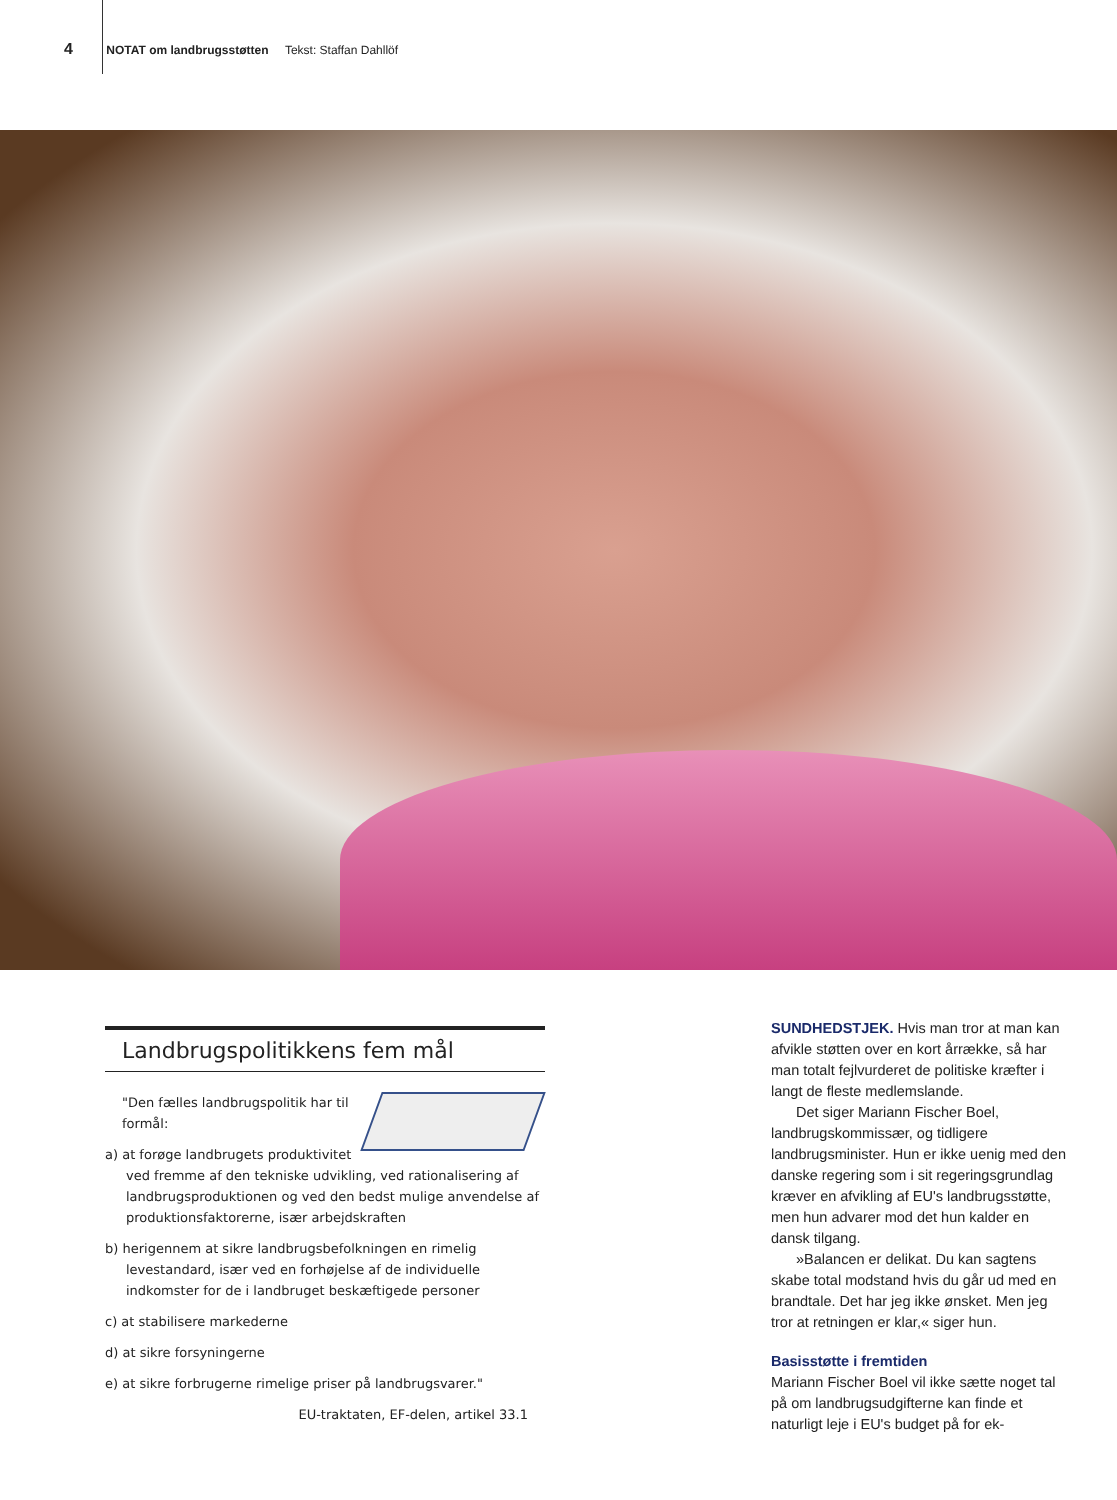4 NOTAT om landbrugsstøtten Tekst: Staffan Dahllöf
Landbrugspolitikkens fem mål
"Den fælles landbrugspolitik har til formål:
a) at forøge landbrugets produktivitet ved fremme af den tekniske udvikling, ved rationalisering af landbrugsproduktionen og ved den bedst mulige anvendelse af produktionsfaktorerne, især arbejdskraften
b) herigennem at sikre landbrugsbefolkningen en rimelig levestandard, især ved en forhøjelse af de individuelle indkomster for de i landbruget beskæftigede personer
c) at stabilisere markederne
d) at sikre forsyningerne
e) at sikre forbrugerne rimelige priser på landbrugsvarer."
EU-traktaten, EF-delen, artikel 33.1
SUNDHEDSTJEK. Hvis man tror at man kan afvikle støtten over en kort årrække, så har man totalt fejlvurderet de politiske kræfter i langt de fleste medlemslande.
Det siger Mariann Fischer Boel, landbrugskommissær, og tidligere landbrugsminister. Hun er ikke uenig med den danske regering som i sit regeringsgrundlag kræver en afvikling af EU's landbrugsstøtte, men hun advarer mod det hun kalder en dansk tilgang.
»Balancen er delikat. Du kan sagtens skabe total modstand hvis du går ud med en brandtale. Det har jeg ikke ønsket. Men jeg tror at retningen er klar,« siger hun.
Basisstøtte i fremtiden
Mariann Fischer Boel vil ikke sætte noget tal på om landbrugsudgifterne kan finde et naturligt leje i EU's budget på for ek-